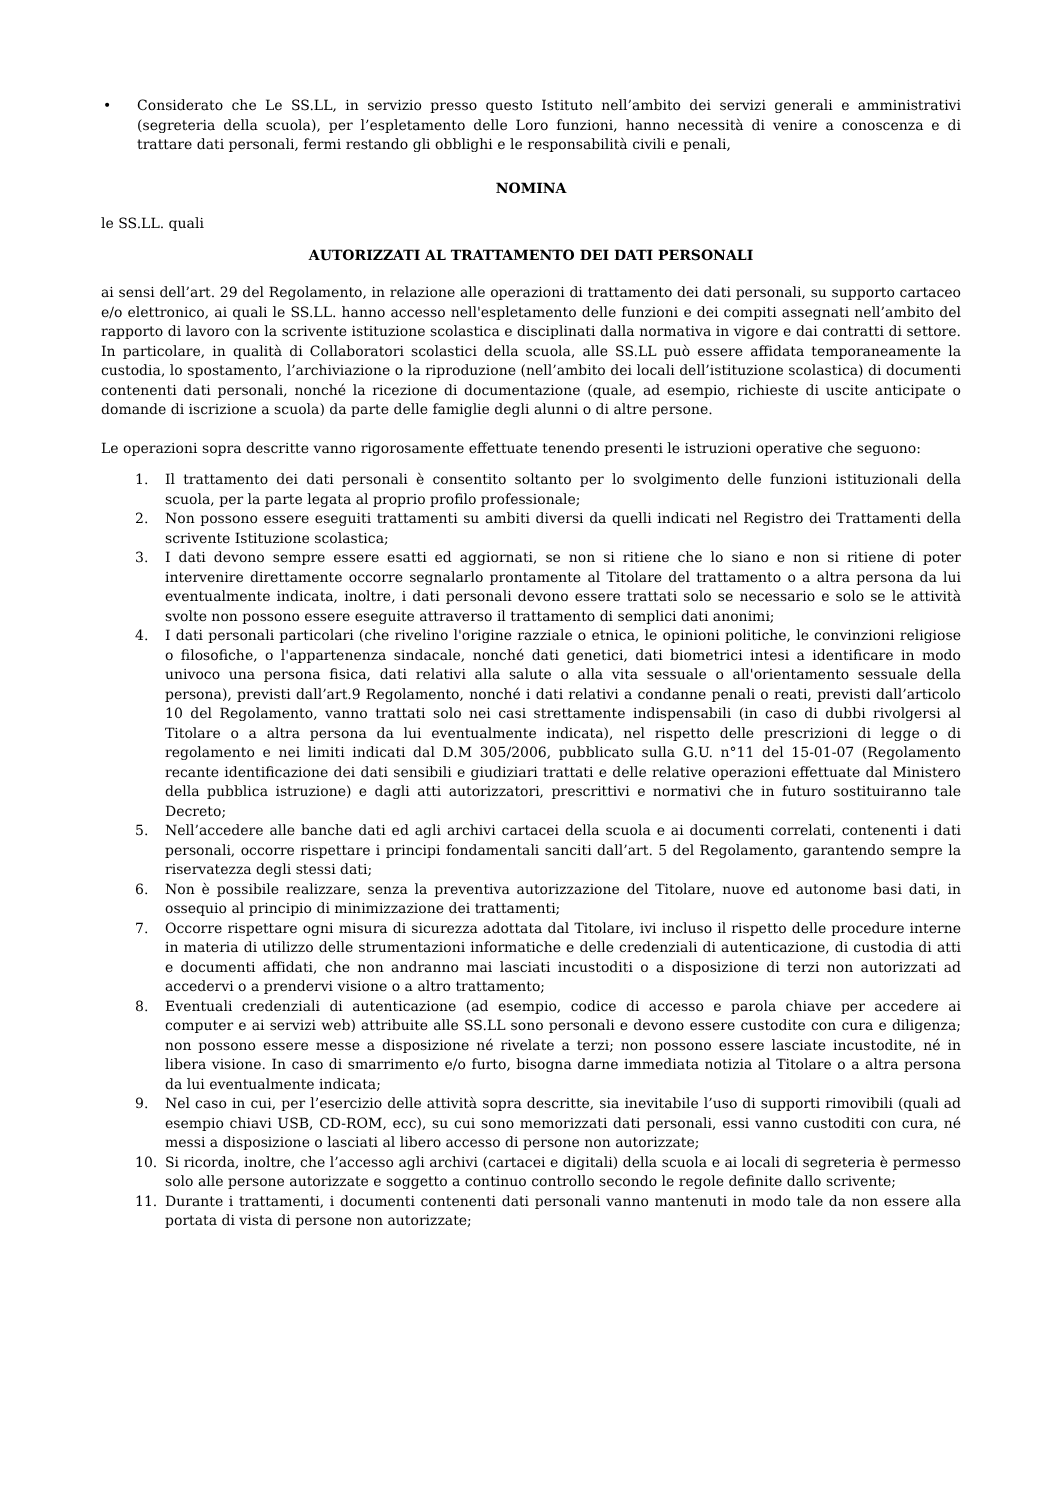• Considerato che Le SS.LL, in servizio presso questo Istituto nell’ambito dei servizi generali e amministrativi (segreteria della scuola), per l’espletamento delle Loro funzioni, hanno necessità di venire a conoscenza e di trattare dati personali, fermi restando gli obblighi e le responsabilità civili e penali,
NOMINA
le SS.LL. quali
AUTORIZZATI AL TRATTAMENTO DEI DATI PERSONALI
ai sensi dell’art. 29 del Regolamento, in relazione alle operazioni di trattamento dei dati personali, su supporto cartaceo e/o elettronico, ai quali le SS.LL. hanno accesso nell'espletamento delle funzioni e dei compiti assegnati nell’ambito del rapporto di lavoro con la scrivente istituzione scolastica e disciplinati dalla normativa in vigore e dai contratti di settore. In particolare, in qualità di Collaboratori scolastici della scuola, alle SS.LL può essere affidata temporaneamente la custodia, lo spostamento, l’archiviazione o la riproduzione (nell’ambito dei locali dell’istituzione scolastica) di documenti contenenti dati personali, nonché la ricezione di documentazione (quale, ad esempio, richieste di uscite anticipate o domande di iscrizione a scuola) da parte delle famiglie degli alunni o di altre persone.
Le operazioni sopra descritte vanno rigorosamente effettuate tenendo presenti le istruzioni operative che seguono:
1. Il trattamento dei dati personali è consentito soltanto per lo svolgimento delle funzioni istituzionali della scuola, per la parte legata al proprio profilo professionale;
2. Non possono essere eseguiti trattamenti su ambiti diversi da quelli indicati nel Registro dei Trattamenti della scrivente Istituzione scolastica;
3. I dati devono sempre essere esatti ed aggiornati, se non si ritiene che lo siano e non si ritiene di poter intervenire direttamente occorre segnalarlo prontamente al Titolare del trattamento o a altra persona da lui eventualmente indicata, inoltre, i dati personali devono essere trattati solo se necessario e solo se le attività svolte non possono essere eseguite attraverso il trattamento di semplici dati anonimi;
4. I dati personali particolari (che rivelino l'origine razziale o etnica, le opinioni politiche, le convinzioni religiose o filosofiche, o l'appartenenza sindacale, nonché dati genetici, dati biometrici intesi a identificare in modo univoco una persona fisica, dati relativi alla salute o alla vita sessuale o all'orientamento sessuale della persona), previsti dall’art.9 Regolamento, nonché i dati relativi a condanne penali o reati, previsti dall’articolo 10 del Regolamento, vanno trattati solo nei casi strettamente indispensabili (in caso di dubbi rivolgersi al Titolare o a altra persona da lui eventualmente indicata), nel rispetto delle prescrizioni di legge o di regolamento e nei limiti indicati dal D.M 305/2006, pubblicato sulla G.U. n°11 del 15-01-07 (Regolamento recante identificazione dei dati sensibili e giudiziari trattati e delle relative operazioni effettuate dal Ministero della pubblica istruzione) e dagli atti autorizzatori, prescrittivi e normativi che in futuro sostituiranno tale Decreto;
5. Nell’accedere alle banche dati ed agli archivi cartacei della scuola e ai documenti correlati, contenenti i dati personali, occorre rispettare i principi fondamentali sanciti dall’art. 5 del Regolamento, garantendo sempre la riservatezza degli stessi dati;
6. Non è possibile realizzare, senza la preventiva autorizzazione del Titolare, nuove ed autonome basi dati, in ossequio al principio di minimizzazione dei trattamenti;
7. Occorre rispettare ogni misura di sicurezza adottata dal Titolare, ivi incluso il rispetto delle procedure interne in materia di utilizzo delle strumentazioni informatiche e delle credenziali di autenticazione, di custodia di atti e documenti affidati, che non andranno mai lasciati incustoditi o a disposizione di terzi non autorizzati ad accedervi o a prendervi visione o a altro trattamento;
8. Eventuali credenziali di autenticazione (ad esempio, codice di accesso e parola chiave per accedere ai computer e ai servizi web) attribuite alle SS.LL sono personali e devono essere custodite con cura e diligenza; non possono essere messe a disposizione né rivelate a terzi; non possono essere lasciate incustodite, né in libera visione. In caso di smarrimento e/o furto, bisogna darne immediata notizia al Titolare o a altra persona da lui eventualmente indicata;
9. Nel caso in cui, per l’esercizio delle attività sopra descritte, sia inevitabile l’uso di supporti rimovibili (quali ad esempio chiavi USB, CD-ROM, ecc), su cui sono memorizzati dati personali, essi vanno custoditi con cura, né messi a disposizione o lasciati al libero accesso di persone non autorizzate;
10. Si ricorda, inoltre, che l’accesso agli archivi (cartacei e digitali) della scuola e ai locali di segreteria è permesso solo alle persone autorizzate e soggetto a continuo controllo secondo le regole definite dallo scrivente;
11. Durante i trattamenti, i documenti contenenti dati personali vanno mantenuti in modo tale da non essere alla portata di vista di persone non autorizzate;